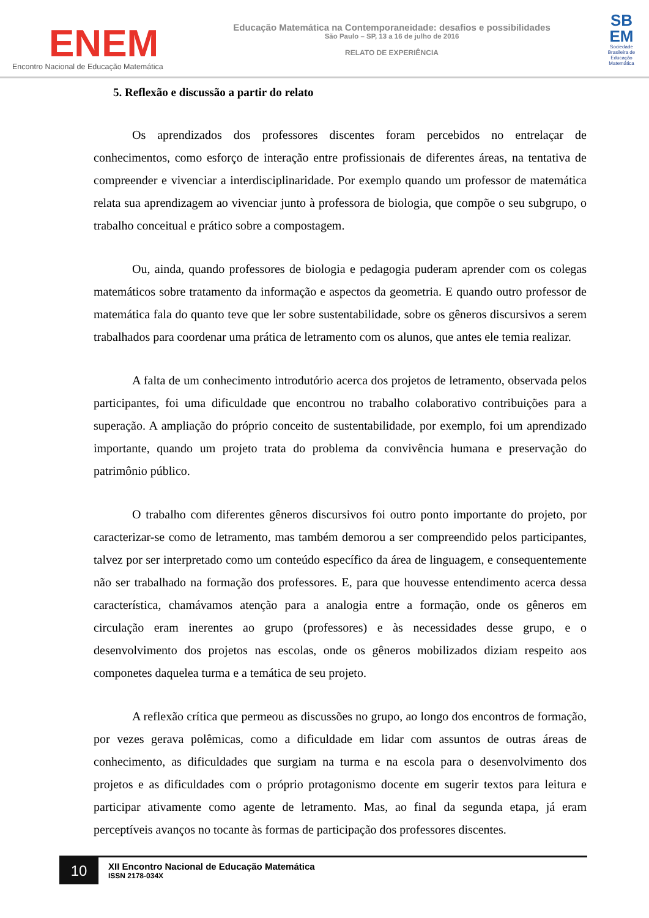ENEM
Encontro Nacional de Educação Matemática
Educação Matemática na Contemporaneidade: desafios e possibilidades
São Paulo – SP, 13 a 16 de julho de 2016
RELATO DE EXPERIÊNCIA
SB EM
Sociedade Brasileira de Educação Matemática
5. Reflexão e discussão a partir do relato
Os aprendizados dos professores discentes foram percebidos no entrelaçar de conhecimentos, como esforço de interação entre profissionais de diferentes áreas, na tentativa de compreender e vivenciar a interdisciplinaridade. Por exemplo quando um professor de matemática relata sua aprendizagem ao vivenciar junto à professora de biologia, que compõe o seu subgrupo, o trabalho conceitual e prático sobre a compostagem.
Ou, ainda, quando professores de biologia e pedagogia puderam aprender com os colegas matemáticos sobre tratamento da informação e aspectos da geometria. E quando outro professor de matemática fala do quanto teve que ler sobre sustentabilidade, sobre os gêneros discursivos a serem trabalhados para coordenar uma prática de letramento com os alunos, que antes ele temia realizar.
A falta de um conhecimento introdutório acerca dos projetos de letramento, observada pelos participantes, foi uma dificuldade que encontrou no trabalho colaborativo contribuições para a superação. A ampliação do próprio conceito de sustentabilidade, por exemplo, foi um aprendizado importante, quando um projeto trata do problema da convivência humana e preservação do patrimônio público.
O trabalho com diferentes gêneros discursivos foi outro ponto importante do projeto, por caracterizar-se como de letramento, mas também demorou a ser compreendido pelos participantes, talvez por ser interpretado como um conteúdo específico da área de linguagem, e consequentemente não ser trabalhado na formação dos professores. E, para que houvesse entendimento acerca dessa característica, chamávamos atenção para a analogia entre a formação, onde os gêneros em circulação eram inerentes ao grupo (professores) e às necessidades desse grupo, e o desenvolvimento dos projetos nas escolas, onde os gêneros mobilizados diziam respeito aos componetes daquelea turma e a temática de seu projeto.
A reflexão crítica que permeou as discussões no grupo, ao longo dos encontros de formação, por vezes gerava polêmicas, como a dificuldade em lidar com assuntos de outras áreas de conhecimento, as dificuldades que surgiam na turma e na escola para o desenvolvimento dos projetos e as dificuldades com o próprio protagonismo docente em sugerir textos para leitura e participar ativamente como agente de letramento. Mas, ao final da segunda etapa, já eram perceptíveis avanços no tocante às formas de participação dos professores discentes.
10
XII Encontro Nacional de Educação Matemática
ISSN 2178-034X